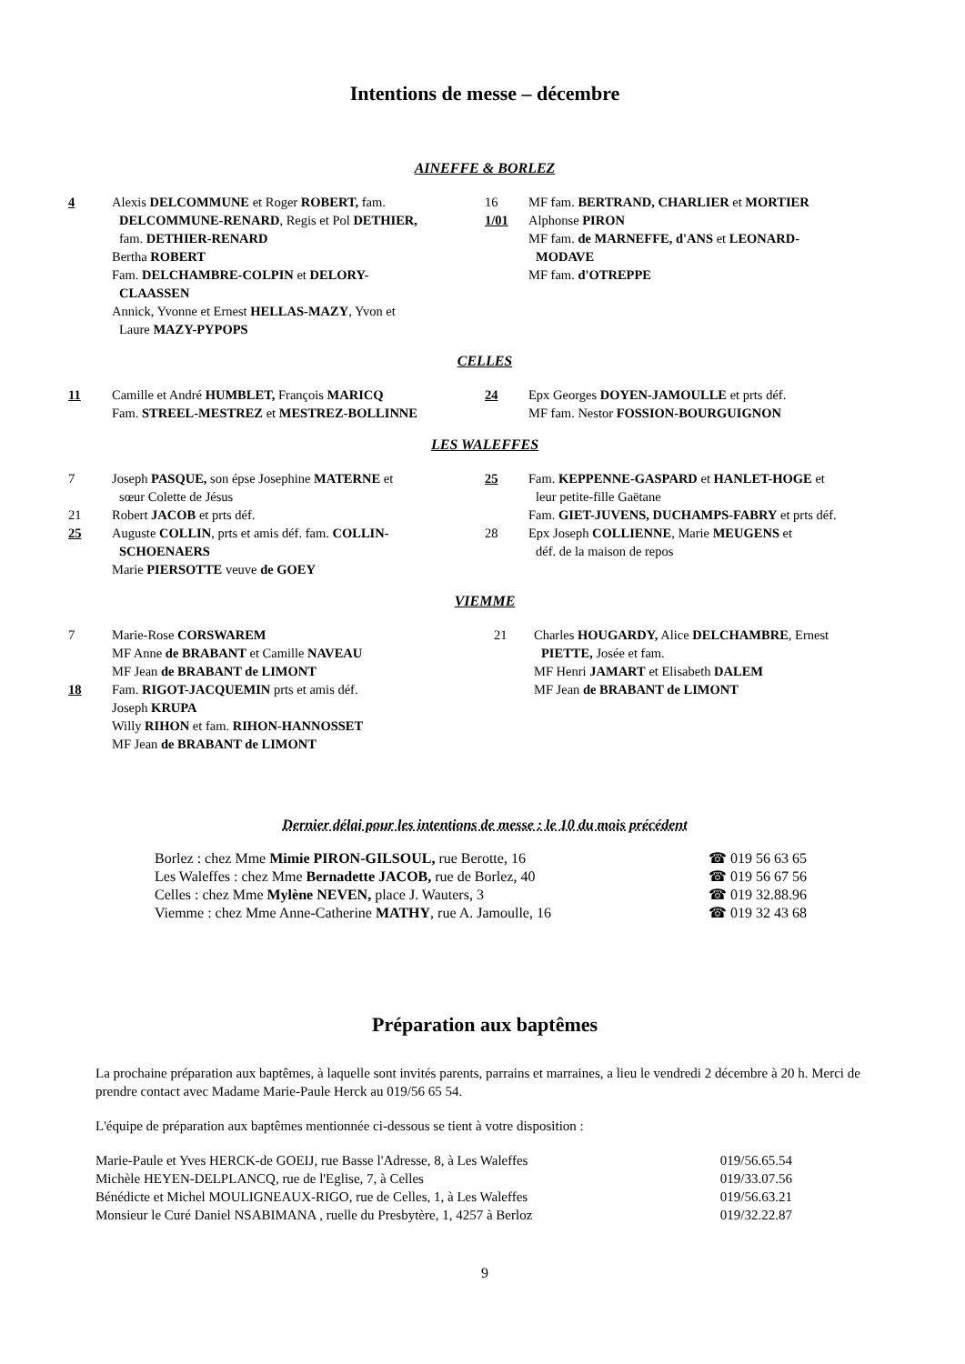Intentions de messe – décembre
AINEFFE & BORLEZ
4 Alexis DELCOMMUNE et Roger ROBERT, fam.
DELCOMMUNE-RENARD, Regis et Pol DETHIER,
fam. DETHIER-RENARD
Bertha ROBERT
Fam. DELCHAMBRE-COLPIN et DELORY-
CLAASSEN
Annick, Yvonne et Ernest HELLAS-MAZY, Yvon et
Laure MAZY-PYPOPS
16 MF fam. BERTRAND, CHARLIER et MORTIER
1/01 Alphonse PIRON
MF fam. de MARNEFFE, d'ANS et LEONARD-
MODAVE
MF fam. d'OTREPPE
CELLES
11 Camille et André HUMBLET, François MARICQ
Fam. STREEL-MESTREZ et MESTREZ-BOLLINNE
24 Epx Georges DOYEN-JAMOULLE et prts déf.
MF fam. Nestor FOSSION-BOURGUIGNON
LES WALEFFES
7 Joseph PASQUE, son épse Josephine MATERNE et
sœur Colette de Jésus
21 Robert JACOB et prts déf.
25 Auguste COLLIN, prts et amis déf. fam. COLLIN-
SCHOENAERS
Marie PIERSOTTE veuve de GOEY
25 Fam. KEPPENNE-GASPARD et HANLET-HOGE et
leur petite-fille Gaëtane
Fam. GIET-JUVENS, DUCHAMPS-FABRY et prts déf.
28 Epx Joseph COLLIENNE, Marie MEUGENS et
déf. de la maison de repos
VIEMME
7 Marie-Rose CORSWAREM
MF Anne de BRABANT et Camille NAVEAU
MF Jean de BRABANT de LIMONT
18 Fam. RIGOT-JACQUEMIN prts et amis déf.
Joseph KRUPA
Willy RIHON et fam. RIHON-HANNOSSET
MF Jean de BRABANT de LIMONT
21 Charles HOUGARDY, Alice DELCHAMBRE, Ernest
PIETTE, Josée et fam.
MF Henri JAMART et Elisabeth DALEM
MF Jean de BRABANT de LIMONT
Dernier délai pour les intentions de messe : le 10 du mois précédent
| Borlez : chez Mme Mimie PIRON-GILSOUL, rue Berotte, 16 | ☎ 019 56 63 65 |
| Les Waleffes : chez Mme Bernadette JACOB, rue de Borlez, 40 | ☎ 019 56 67 56 |
| Celles : chez Mme Mylène NEVEN, place J. Wauters, 3 | ☎ 019 32.88.96 |
| Viemme : chez Mme Anne-Catherine MATHY , rue A. Jamoulle, 16 | ☎ 019 32 43 68 |
Préparation aux baptêmes
La prochaine préparation aux baptêmes, à laquelle sont invités parents, parrains et marraines, a lieu le vendredi 2 décembre à 20 h. Merci de prendre contact avec Madame Marie-Paule Herck au 019/56 65 54.
L'équipe de préparation aux baptêmes mentionnée ci-dessous se tient à votre disposition :
| Marie-Paule et Yves HERCK-de GOEIJ, rue Basse l'Adresse, 8, à Les Waleffes | 019/56.65.54 |
| Michèle HEYEN-DELPLANCQ, rue de l'Eglise, 7, à Celles | 019/33.07.56 |
| Bénédicte et Michel MOULIGNEAUX-RIGO, rue de Celles, 1, à Les Waleffes | 019/56.63.21 |
| Monsieur le Curé Daniel NSABIMANA , ruelle du Presbytère, 1, 4257 à Berloz | 019/32.22.87 |
9